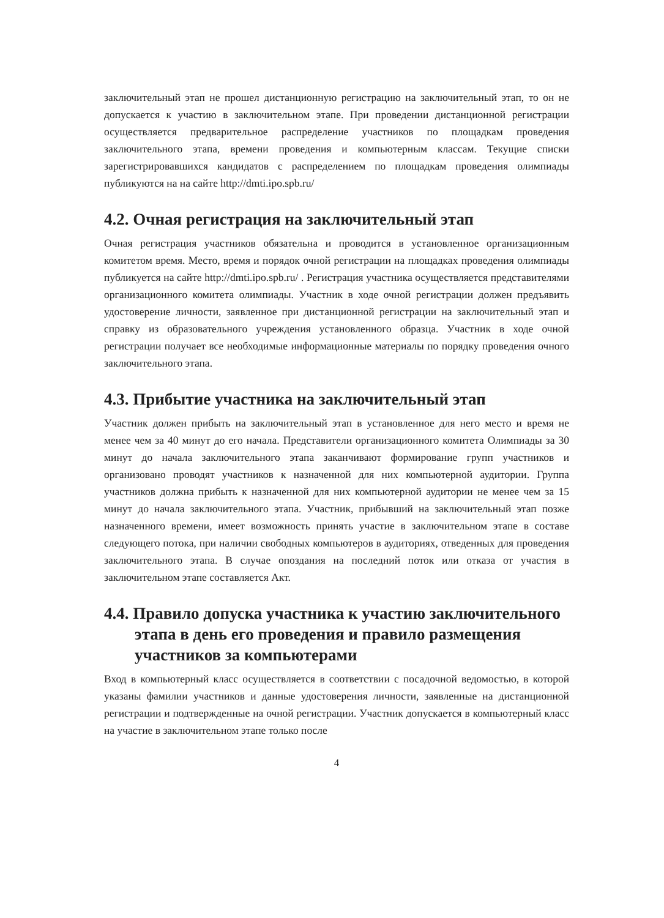заключительный этап не прошел дистанционную регистрацию на заключительный этап, то он не допускается к участию в заключительном этапе. При проведении дистанционной регистрации осуществляется предварительное распределение участников по площадкам проведения заключительного этапа, времени проведения и компьютерным классам. Текущие списки зарегистрировавшихся кандидатов с распределением по площадкам проведения олимпиады публикуются на на сайте http://dmti.ipo.spb.ru/
4.2. Очная регистрация на заключительный этап
Очная регистрация участников обязательна и проводится в установленное организационным комитетом время. Место, время и порядок очной регистрации на площадках проведения олимпиады публикуется на сайте http://dmti.ipo.spb.ru/ . Регистрация участника осуществляется представителями организационного комитета олимпиады. Участник в ходе очной регистрации должен предъявить удостоверение личности, заявленное при дистанционной регистрации на заключительный этап и справку из образовательного учреждения установленного образца. Участник в ходе очной регистрации получает все необходимые информационные материалы по порядку проведения очного заключительного этапа.
4.3. Прибытие участника на заключительный этап
Участник должен прибыть на заключительный этап в установленное для него место и время не менее чем за 40 минут до его начала. Представители организационного комитета Олимпиады за 30 минут до начала заключительного этапа заканчивают формирование групп участников и организовано проводят участников к назначенной для них компьютерной аудитории. Группа участников должна прибыть к назначенной для них компьютерной аудитории не менее чем за 15 минут до начала заключительного этапа. Участник, прибывший на заключительный этап позже назначенного времени, имеет возможность принять участие в заключительном этапе в составе следующего потока, при наличии свободных компьютеров в аудиториях, отведенных для проведения заключительного этапа. В случае опоздания на последний поток или отказа от участия в заключительном этапе составляется Акт.
4.4. Правило допуска участника к участию заключительного этапа в день его проведения и правило размещения участников за компьютерами
Вход в компьютерный класс осуществляется в соответствии с посадочной ведомостью, в которой указаны фамилии участников и данные удостоверения личности, заявленные на дистанционной регистрации и подтвержденные на очной регистрации. Участник допускается в компьютерный класс на участие в заключительном этапе только после
4